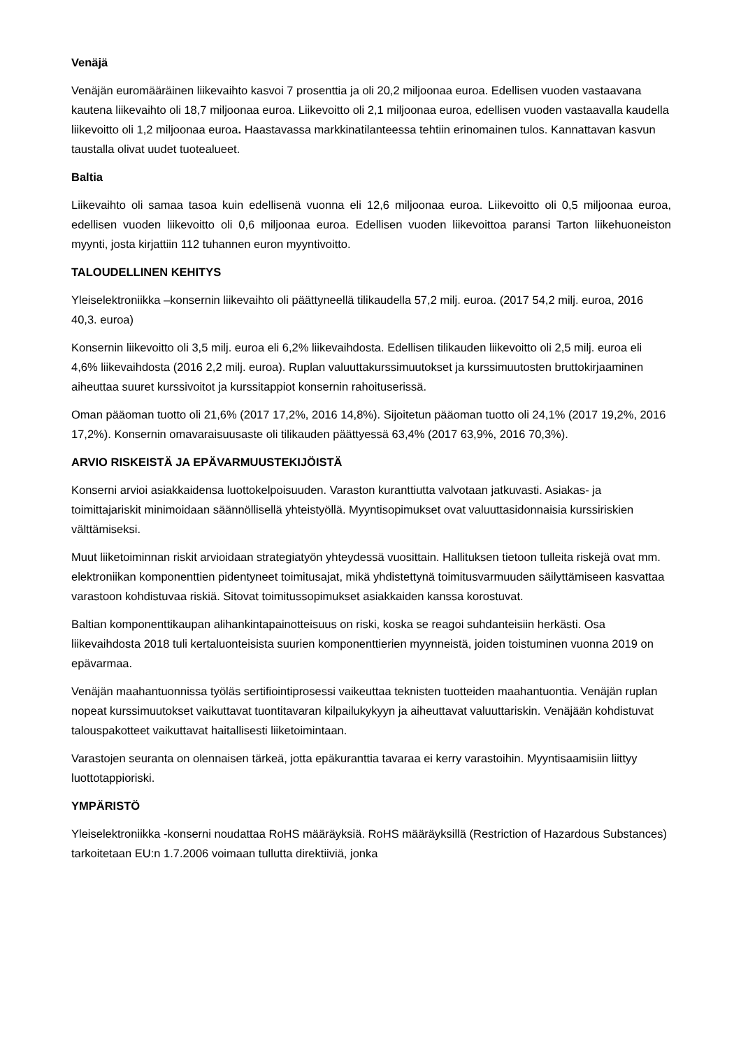Venäjä
Venäjän euromääräinen liikevaihto kasvoi 7 prosenttia ja oli 20,2 miljoonaa euroa. Edellisen vuoden vastaavana kautena liikevaihto oli 18,7 miljoonaa euroa. Liikevoitto oli 2,1 miljoonaa euroa, edellisen vuoden vastaavalla kaudella liikevoitto oli 1,2 miljoonaa euroa. Haastavassa markkinatilanteessa tehtiin erinomainen tulos. Kannattavan kasvun taustalla olivat uudet tuotealueet.
Baltia
Liikevaihto oli samaa tasoa kuin edellisenä vuonna eli 12,6 miljoonaa euroa. Liikevoitto oli 0,5 miljoonaa euroa, edellisen vuoden liikevoitto oli 0,6 miljoonaa euroa. Edellisen vuoden liikevoittoa paransi Tarton liikehuoneiston myynti, josta kirjattiin 112 tuhannen euron myyntivoitto.
TALOUDELLINEN KEHITYS
Yleiselektroniikka –konsernin liikevaihto oli päättyneellä tilikaudella 57,2 milj. euroa. (2017 54,2 milj. euroa, 2016 40,3. euroa)
Konsernin liikevoitto oli 3,5 milj. euroa eli 6,2% liikevaihdosta. Edellisen tilikauden liikevoitto oli 2,5 milj. euroa eli 4,6% liikevaihdosta (2016 2,2 milj. euroa). Ruplan valuuttakurssimuutokset ja kurssimuutosten bruttokirjaaminen aiheuttaa suuret kurssivoitot ja kurssitappiot konsernin rahoituserissä.
Oman pääoman tuotto oli 21,6% (2017 17,2%, 2016 14,8%). Sijoitetun pääoman tuotto oli 24,1% (2017 19,2%, 2016 17,2%). Konsernin omavaraisuusaste oli tilikauden päättyessä 63,4% (2017 63,9%, 2016 70,3%).
ARVIO RISKEISTÄ JA EPÄVARMUUSTEKIJÖISTÄ
Konserni arvioi asiakkaidensa luottokelpoisuuden. Varaston kuranttiutta valvotaan jatkuvasti. Asiakas- ja toimittajariskit minimoidaan säännöllisellä yhteistyöllä. Myyntisopimukset ovat valuuttasidonnaisia kurssiriskien välttämiseksi.
Muut liiketoiminnan riskit arvioidaan strategiatyön yhteydessä vuosittain. Hallituksen tietoon tulleita riskejä ovat mm. elektroniikan komponenttien pidentyneet toimitusajat, mikä yhdistettynä toimitusvarmuuden säilyttämiseen kasvattaa varastoon kohdistuvaa riskiä. Sitovat toimitussopimukset asiakkaiden kanssa korostuvat.
Baltian komponenttikaupan alihankintapainotteisuus on riski, koska se reagoi suhdanteisiin herkästi. Osa liikevaihdosta 2018 tuli kertaluonteisista suurien komponenttierien myynneistä, joiden toistuminen vuonna 2019 on epävarmaa.
Venäjän maahantuonnissa työläs sertifiointiprosessi vaikeuttaa teknisten tuotteiden maahantuontia. Venäjän ruplan nopeat kurssimuutokset vaikuttavat tuontitavaran kilpailukykyyn ja aiheuttavat valuuttariskin. Venäjään kohdistuvat talouspakotteet vaikuttavat haitallisesti liiketoimintaan.
Varastojen seuranta on olennaisen tärkeä, jotta epäkuranttia tavaraa ei kerry varastoihin. Myyntisaamisiin liittyy luottotappioriski.
YMPÄRISTÖ
Yleiselektroniikka -konserni noudattaa RoHS määräyksiä. RoHS määräyksillä (Restriction of Hazardous Substances) tarkoitetaan EU:n 1.7.2006 voimaan tullutta direktiiviä, jonka